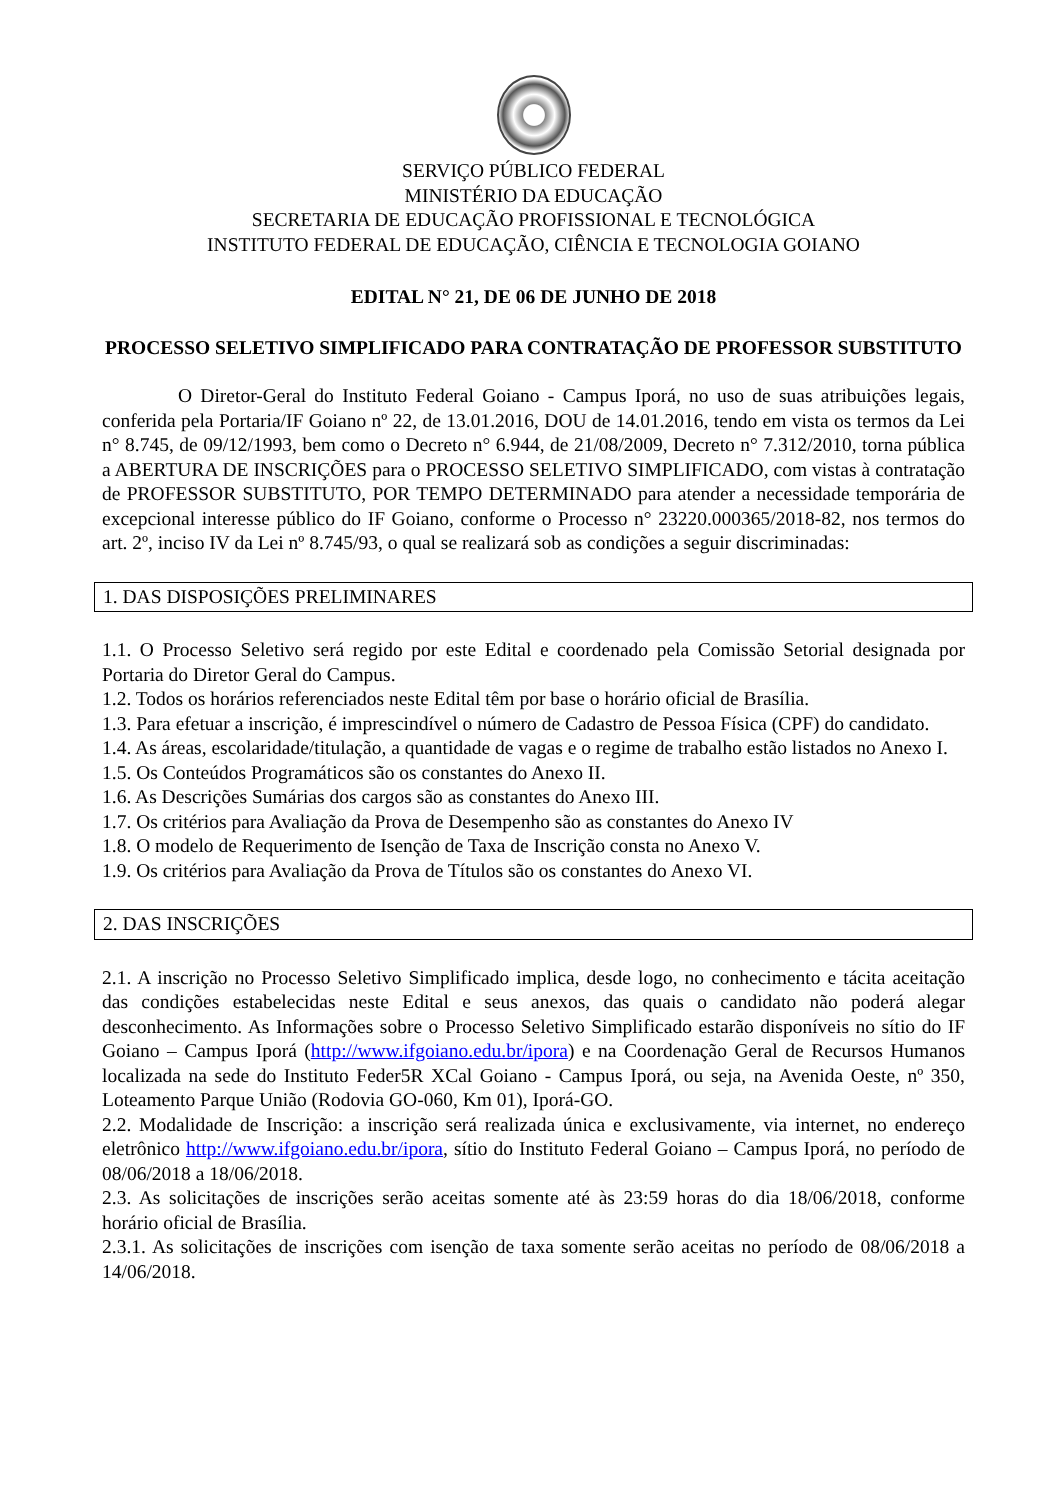SERVIÇO PÚBLICO FEDERAL
MINISTÉRIO DA EDUCAÇÃO
SECRETARIA DE EDUCAÇÃO PROFISSIONAL E TECNOLÓGICA
INSTITUTO FEDERAL DE EDUCAÇÃO, CIÊNCIA E TECNOLOGIA GOIANO
EDITAL N° 21, DE 06 DE JUNHO DE 2018
PROCESSO SELETIVO SIMPLIFICADO PARA CONTRATAÇÃO DE PROFESSOR SUBSTITUTO
O Diretor-Geral do Instituto Federal Goiano - Campus Iporá, no uso de suas atribuições legais, conferida pela Portaria/IF Goiano nº 22, de 13.01.2016, DOU de 14.01.2016, tendo em vista os termos da Lei n° 8.745, de 09/12/1993, bem como o Decreto n° 6.944, de 21/08/2009, Decreto n° 7.312/2010, torna pública a ABERTURA DE INSCRIÇÕES para o PROCESSO SELETIVO SIMPLIFICADO, com vistas à contratação de PROFESSOR SUBSTITUTO, POR TEMPO DETERMINADO para atender a necessidade temporária de excepcional interesse público do IF Goiano, conforme o Processo n° 23220.000365/2018-82, nos termos do art. 2º, inciso IV da Lei nº 8.745/93, o qual se realizará sob as condições a seguir discriminadas:
1. DAS DISPOSIÇÕES PRELIMINARES
1.1. O Processo Seletivo será regido por este Edital e coordenado pela Comissão Setorial designada por Portaria do Diretor Geral do Campus.
1.2. Todos os horários referenciados neste Edital têm por base o horário oficial de Brasília.
1.3. Para efetuar a inscrição, é imprescindível o número de Cadastro de Pessoa Física (CPF) do candidato.
1.4. As áreas, escolaridade/titulação, a quantidade de vagas e o regime de trabalho estão listados no Anexo I.
1.5. Os Conteúdos Programáticos são os constantes do Anexo II.
1.6. As Descrições Sumárias dos cargos são as constantes do Anexo III.
1.7. Os critérios para Avaliação da Prova de Desempenho são as constantes do Anexo IV
1.8. O modelo de Requerimento de Isenção de Taxa de Inscrição consta no Anexo V.
1.9. Os critérios para Avaliação da Prova de Títulos são os constantes do Anexo VI.
2. DAS INSCRIÇÕES
2.1. A inscrição no Processo Seletivo Simplificado implica, desde logo, no conhecimento e tácita aceitação das condições estabelecidas neste Edital e seus anexos, das quais o candidato não poderá alegar desconhecimento. As Informações sobre o Processo Seletivo Simplificado estarão disponíveis no sítio do IF Goiano – Campus Iporá (http://www.ifgoiano.edu.br/ipora) e na Coordenação Geral de Recursos Humanos localizada na sede do Instituto Feder5R XCal Goiano - Campus Iporá, ou seja, na Avenida Oeste, nº 350, Loteamento Parque União (Rodovia GO-060, Km 01), Iporá-GO.
2.2. Modalidade de Inscrição: a inscrição será realizada única e exclusivamente, via internet, no endereço eletrônico http://www.ifgoiano.edu.br/ipora, sítio do Instituto Federal Goiano – Campus Iporá, no período de 08/06/2018 a 18/06/2018.
2.3. As solicitações de inscrições serão aceitas somente até às 23:59 horas do dia 18/06/2018, conforme horário oficial de Brasília.
2.3.1. As solicitações de inscrições com isenção de taxa somente serão aceitas no período de 08/06/2018 a 14/06/2018.